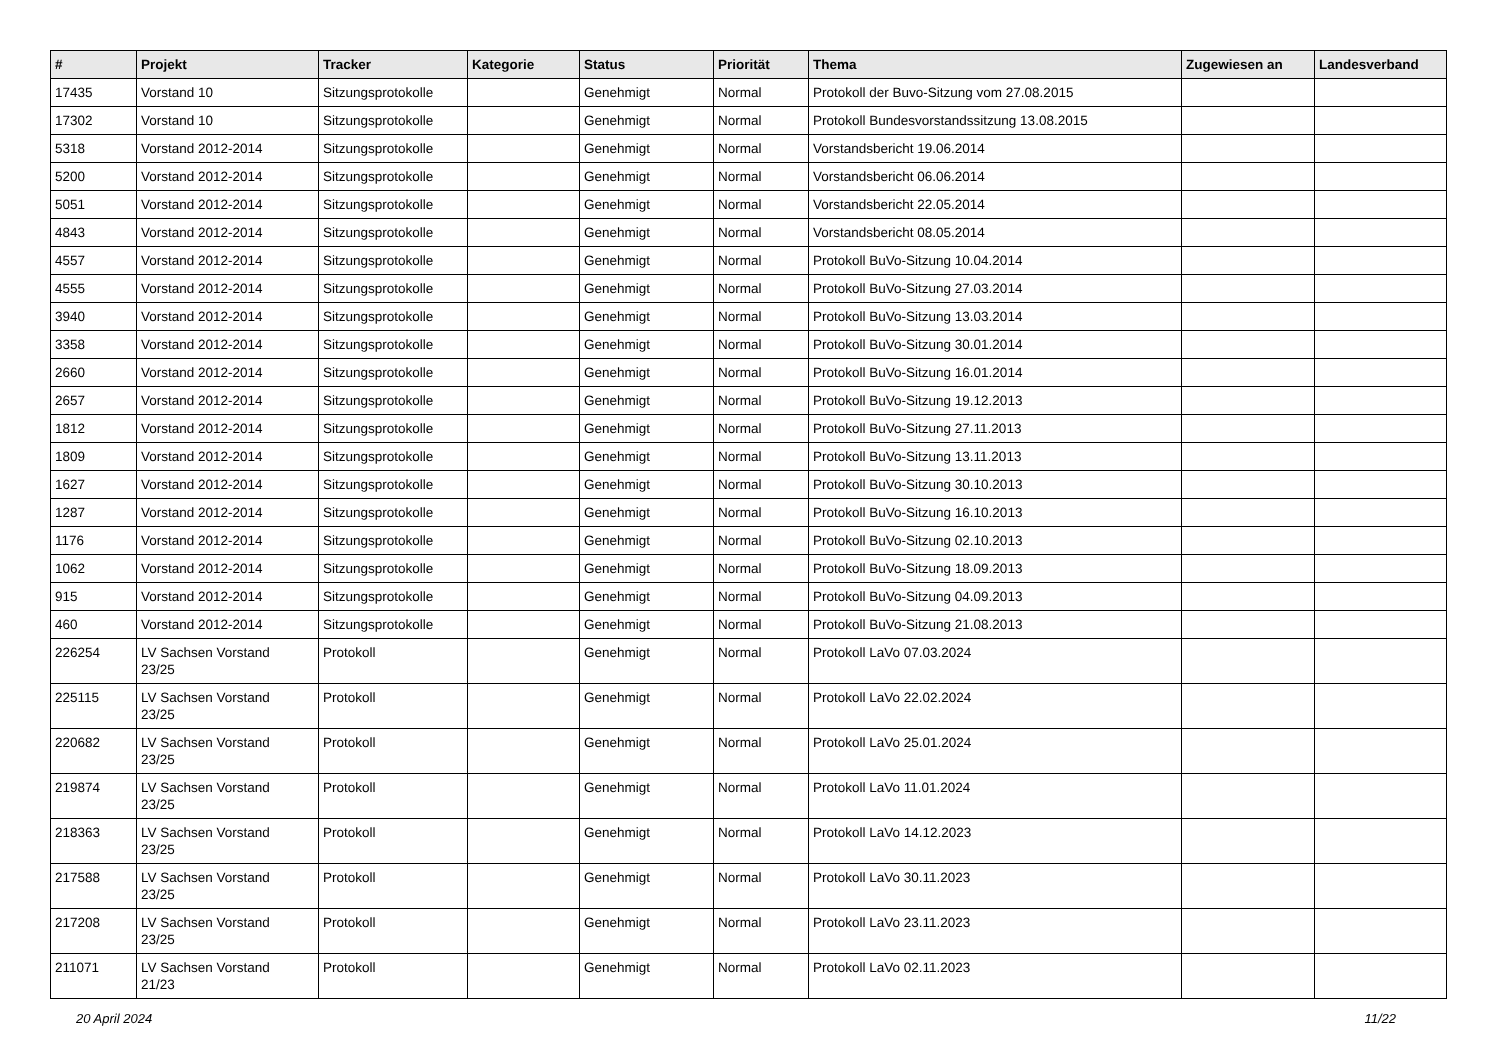| # | Projekt | Tracker | Kategorie | Status | Priorität | Thema | Zugewiesen an | Landesverband |
| --- | --- | --- | --- | --- | --- | --- | --- | --- |
| 17435 | Vorstand 10 | Sitzungsprotokolle | | Genehmigt | Normal | Protokoll der Buvo-Sitzung vom 27.08.2015 | | |
| 17302 | Vorstand 10 | Sitzungsprotokolle | | Genehmigt | Normal | Protokoll Bundesvorstandssitzung 13.08.2015 | | |
| 5318 | Vorstand 2012-2014 | Sitzungsprotokolle | | Genehmigt | Normal | Vorstandsbericht 19.06.2014 | | |
| 5200 | Vorstand 2012-2014 | Sitzungsprotokolle | | Genehmigt | Normal | Vorstandsbericht 06.06.2014 | | |
| 5051 | Vorstand 2012-2014 | Sitzungsprotokolle | | Genehmigt | Normal | Vorstandsbericht 22.05.2014 | | |
| 4843 | Vorstand 2012-2014 | Sitzungsprotokolle | | Genehmigt | Normal | Vorstandsbericht 08.05.2014 | | |
| 4557 | Vorstand 2012-2014 | Sitzungsprotokolle | | Genehmigt | Normal | Protokoll BuVo-Sitzung 10.04.2014 | | |
| 4555 | Vorstand 2012-2014 | Sitzungsprotokolle | | Genehmigt | Normal | Protokoll BuVo-Sitzung 27.03.2014 | | |
| 3940 | Vorstand 2012-2014 | Sitzungsprotokolle | | Genehmigt | Normal | Protokoll BuVo-Sitzung 13.03.2014 | | |
| 3358 | Vorstand 2012-2014 | Sitzungsprotokolle | | Genehmigt | Normal | Protokoll BuVo-Sitzung 30.01.2014 | | |
| 2660 | Vorstand 2012-2014 | Sitzungsprotokolle | | Genehmigt | Normal | Protokoll BuVo-Sitzung 16.01.2014 | | |
| 2657 | Vorstand 2012-2014 | Sitzungsprotokolle | | Genehmigt | Normal | Protokoll BuVo-Sitzung 19.12.2013 | | |
| 1812 | Vorstand 2012-2014 | Sitzungsprotokolle | | Genehmigt | Normal | Protokoll BuVo-Sitzung 27.11.2013 | | |
| 1809 | Vorstand 2012-2014 | Sitzungsprotokolle | | Genehmigt | Normal | Protokoll BuVo-Sitzung 13.11.2013 | | |
| 1627 | Vorstand 2012-2014 | Sitzungsprotokolle | | Genehmigt | Normal | Protokoll BuVo-Sitzung 30.10.2013 | | |
| 1287 | Vorstand 2012-2014 | Sitzungsprotokolle | | Genehmigt | Normal | Protokoll BuVo-Sitzung 16.10.2013 | | |
| 1176 | Vorstand 2012-2014 | Sitzungsprotokolle | | Genehmigt | Normal | Protokoll BuVo-Sitzung 02.10.2013 | | |
| 1062 | Vorstand 2012-2014 | Sitzungsprotokolle | | Genehmigt | Normal | Protokoll BuVo-Sitzung 18.09.2013 | | |
| 915 | Vorstand 2012-2014 | Sitzungsprotokolle | | Genehmigt | Normal | Protokoll BuVo-Sitzung 04.09.2013 | | |
| 460 | Vorstand 2012-2014 | Sitzungsprotokolle | | Genehmigt | Normal | Protokoll BuVo-Sitzung 21.08.2013 | | |
| 226254 | LV Sachsen Vorstand 23/25 | Protokoll | | Genehmigt | Normal | Protokoll LaVo 07.03.2024 | | |
| 225115 | LV Sachsen Vorstand 23/25 | Protokoll | | Genehmigt | Normal | Protokoll LaVo 22.02.2024 | | |
| 220682 | LV Sachsen Vorstand 23/25 | Protokoll | | Genehmigt | Normal | Protokoll LaVo 25.01.2024 | | |
| 219874 | LV Sachsen Vorstand 23/25 | Protokoll | | Genehmigt | Normal | Protokoll LaVo 11.01.2024 | | |
| 218363 | LV Sachsen Vorstand 23/25 | Protokoll | | Genehmigt | Normal | Protokoll LaVo 14.12.2023 | | |
| 217588 | LV Sachsen Vorstand 23/25 | Protokoll | | Genehmigt | Normal | Protokoll LaVo 30.11.2023 | | |
| 217208 | LV Sachsen Vorstand 23/25 | Protokoll | | Genehmigt | Normal | Protokoll LaVo 23.11.2023 | | |
| 211071 | LV Sachsen Vorstand 21/23 | Protokoll | | Genehmigt | Normal | Protokoll LaVo 02.11.2023 | | |
20 April 2024 11/22